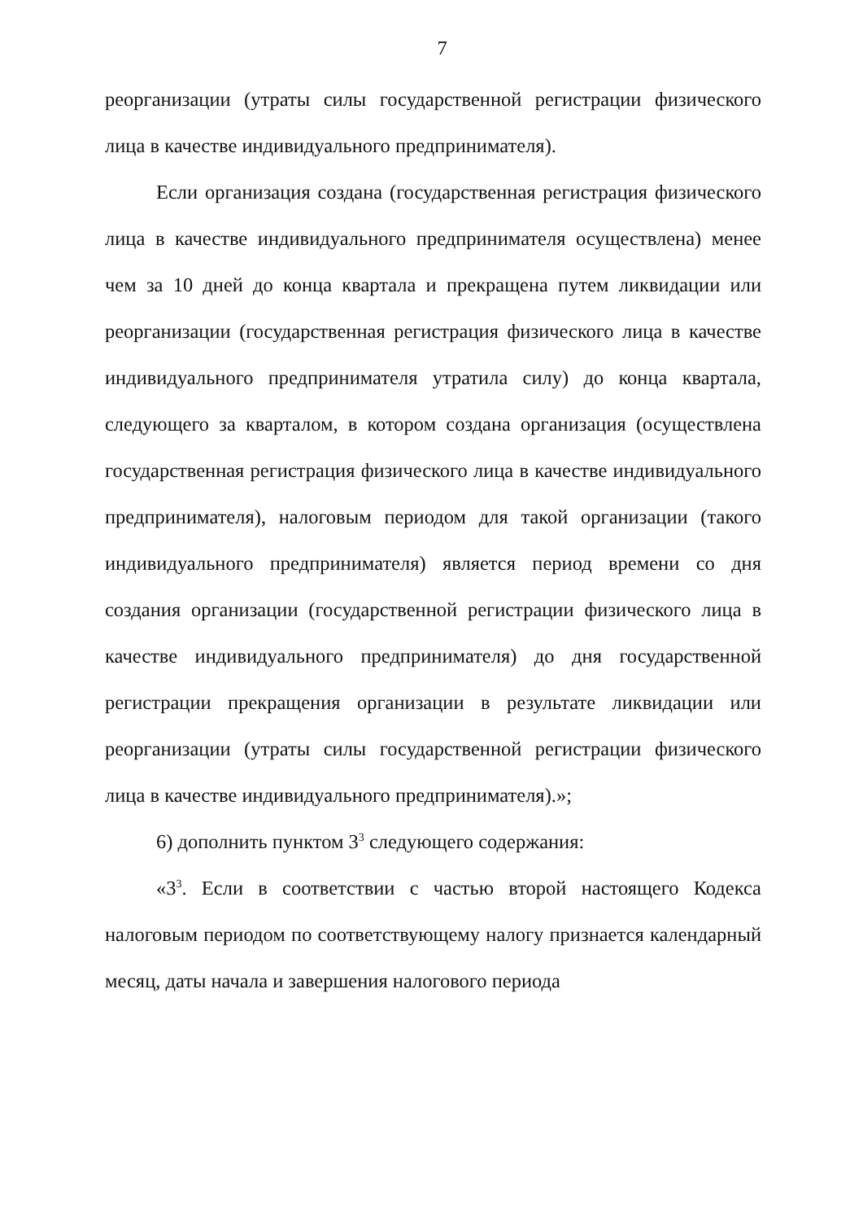7
реорганизации (утраты силы государственной регистрации физического лица в качестве индивидуального предпринимателя).
Если организация создана (государственная регистрация физического лица в качестве индивидуального предпринимателя осуществлена) менее чем за 10 дней до конца квартала и прекращена путем ликвидации или реорганизации (государственная регистрация физического лица в качестве индивидуального предпринимателя утратила силу) до конца квартала, следующего за кварталом, в котором создана организация (осуществлена государственная регистрация физического лица в качестве индивидуального предпринимателя), налоговым периодом для такой организации (такого индивидуального предпринимателя) является период времени со дня создания организации (государственной регистрации физического лица в качестве индивидуального предпринимателя) до дня государственной регистрации прекращения организации в результате ликвидации или реорганизации (утраты силы государственной регистрации физического лица в качестве индивидуального предпринимателя).»;
6) дополнить пунктом 3<sup>3</sup> следующего содержания:
«3<sup>3</sup>. Если в соответствии с частью второй настоящего Кодекса налоговым периодом по соответствующему налогу признается календарный месяц, даты начала и завершения налогового периода